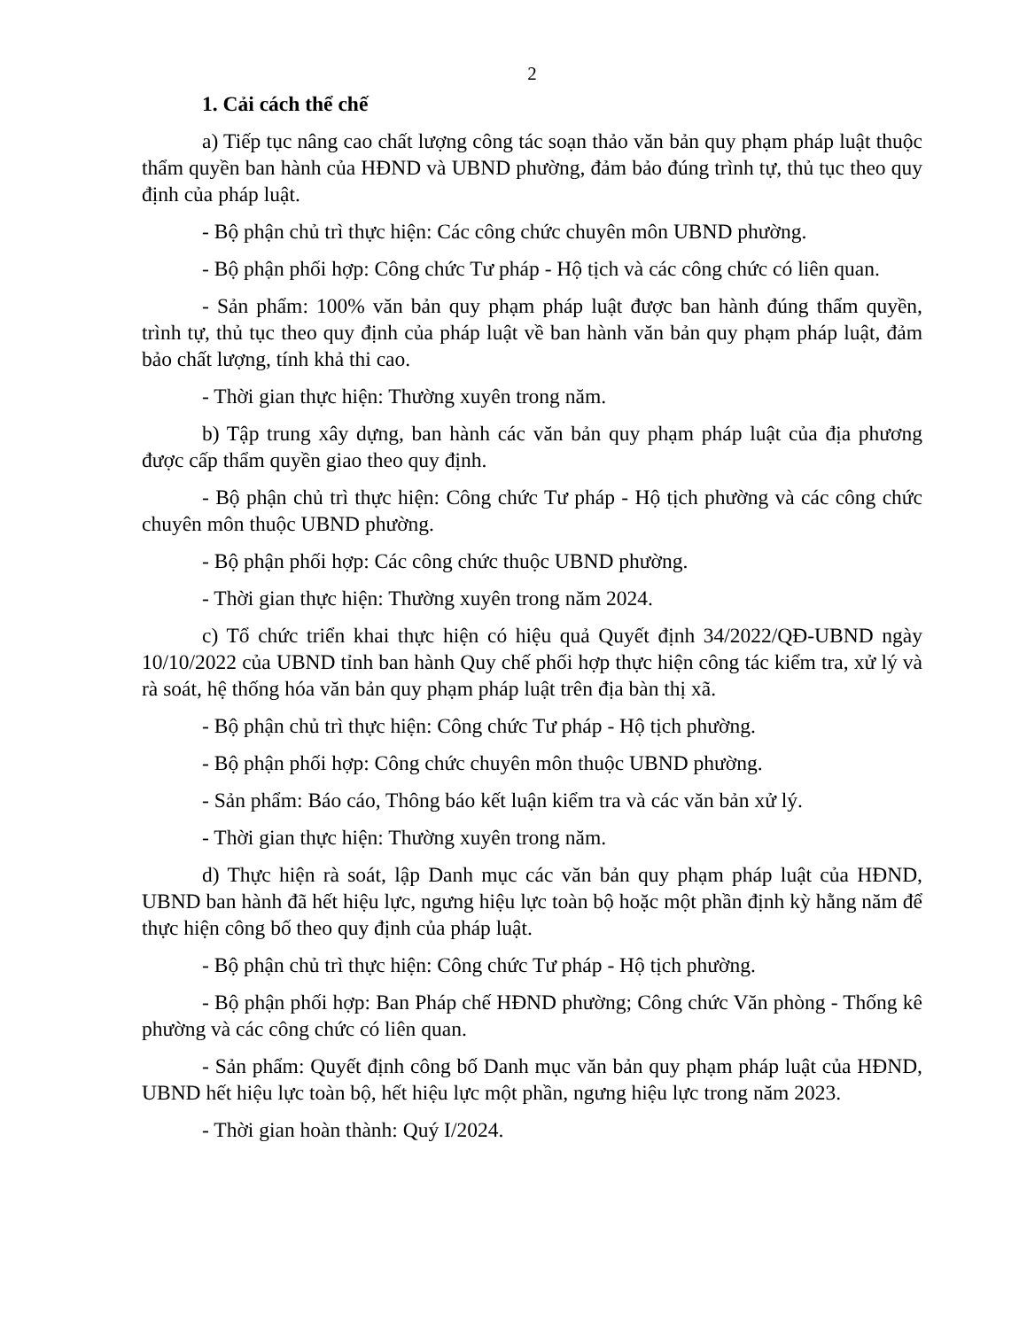2
1. Cải cách thể chế
a) Tiếp tục nâng cao chất lượng công tác soạn thảo văn bản quy phạm pháp luật thuộc thẩm quyền ban hành của HĐND và UBND phường, đảm bảo đúng trình tự, thủ tục theo quy định của pháp luật.
- Bộ phận chủ trì thực hiện: Các công chức chuyên môn UBND phường.
- Bộ phận phối hợp: Công chức Tư pháp - Hộ tịch và các công chức có liên quan.
- Sản phẩm: 100% văn bản quy phạm pháp luật được ban hành đúng thẩm quyền, trình tự, thủ tục theo quy định của pháp luật về ban hành văn bản quy phạm pháp luật, đảm bảo chất lượng, tính khả thi cao.
- Thời gian thực hiện: Thường xuyên trong năm.
b) Tập trung xây dựng, ban hành các văn bản quy phạm pháp luật của địa phương được cấp thẩm quyền giao theo quy định.
- Bộ phận chủ trì thực hiện: Công chức Tư pháp - Hộ tịch phường và các công chức chuyên môn thuộc UBND phường.
- Bộ phận phối hợp: Các công chức thuộc UBND phường.
- Thời gian thực hiện: Thường xuyên trong năm 2024.
c) Tổ chức triển khai thực hiện có hiệu quả Quyết định 34/2022/QĐ-UBND ngày 10/10/2022 của UBND tỉnh ban hành Quy chế phối hợp thực hiện công tác kiểm tra, xử lý và rà soát, hệ thống hóa văn bản quy phạm pháp luật trên địa bàn thị xã.
- Bộ phận chủ trì thực hiện: Công chức Tư pháp - Hộ tịch phường.
- Bộ phận phối hợp: Công chức chuyên môn thuộc UBND phường.
- Sản phẩm: Báo cáo, Thông báo kết luận kiểm tra và các văn bản xử lý.
- Thời gian thực hiện: Thường xuyên trong năm.
d) Thực hiện rà soát, lập Danh mục các văn bản quy phạm pháp luật của HĐND, UBND ban hành đã hết hiệu lực, ngưng hiệu lực toàn bộ hoặc một phần định kỳ hằng năm để thực hiện công bố theo quy định của pháp luật.
- Bộ phận chủ trì thực hiện: Công chức Tư pháp - Hộ tịch phường.
- Bộ phận phối hợp: Ban Pháp chế HĐND phường; Công chức Văn phòng - Thống kê phường và các công chức có liên quan.
- Sản phẩm: Quyết định công bố Danh mục văn bản quy phạm pháp luật của HĐND, UBND hết hiệu lực toàn bộ, hết hiệu lực một phần, ngưng hiệu lực trong năm 2023.
- Thời gian hoàn thành: Quý I/2024.